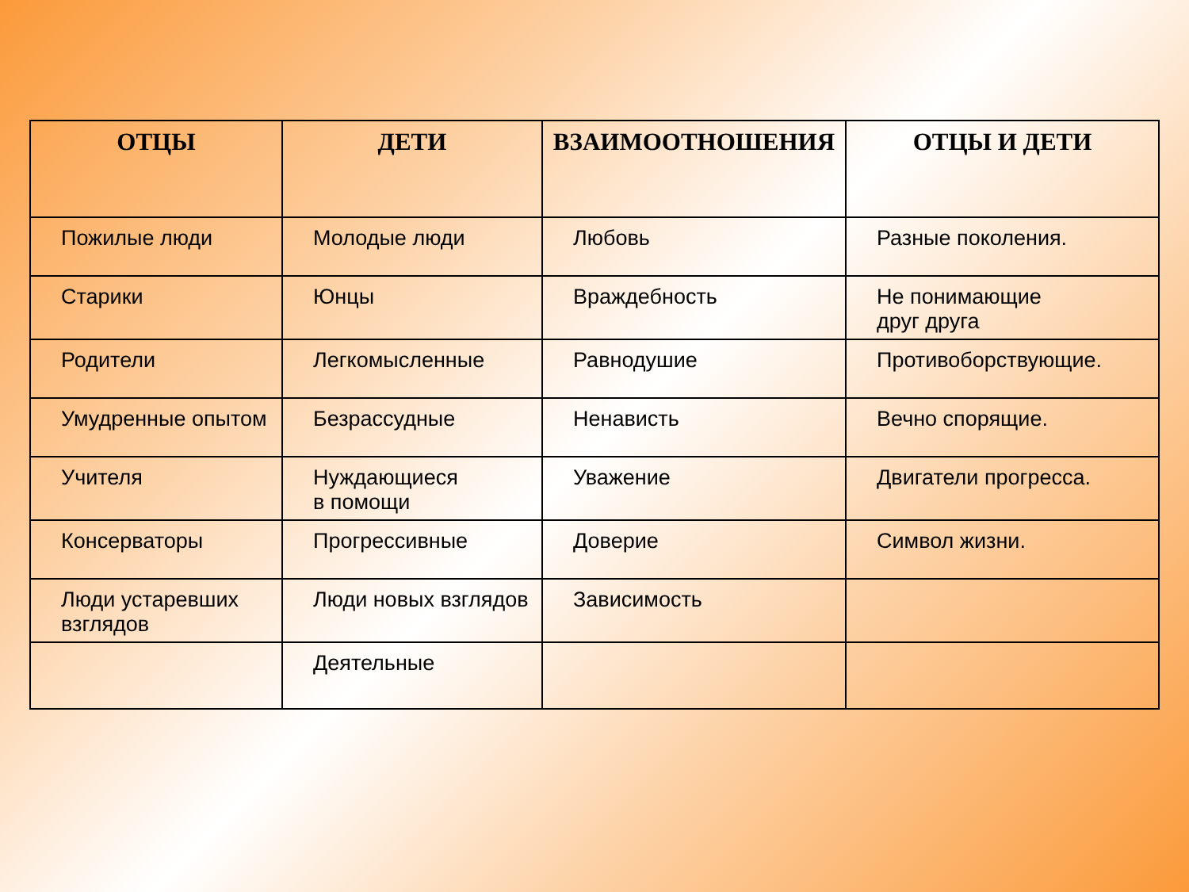| ОТЦЫ | ДЕТИ | ВЗАИМООТНОШЕНИЯ | ОТЦЫ И ДЕТИ |
| --- | --- | --- | --- |
| Пожилые люди | Молодые люди | Любовь | Разные поколения. |
| Старики | Юнцы | Враждебность | Не понимающие друг друга |
| Родители | Легкомысленные | Равнодушие | Противоборствующие. |
| Умудренные опытом | Безрассудные | Ненависть | Вечно спорящие. |
| Учителя | Нуждающиеся в помощи | Уважение | Двигатели прогресса. |
| Консерваторы | Прогрессивные | Доверие | Символ жизни. |
| Люди устаревших взглядов | Люди новых взглядов | Зависимость | |
| | Деятельные | | |